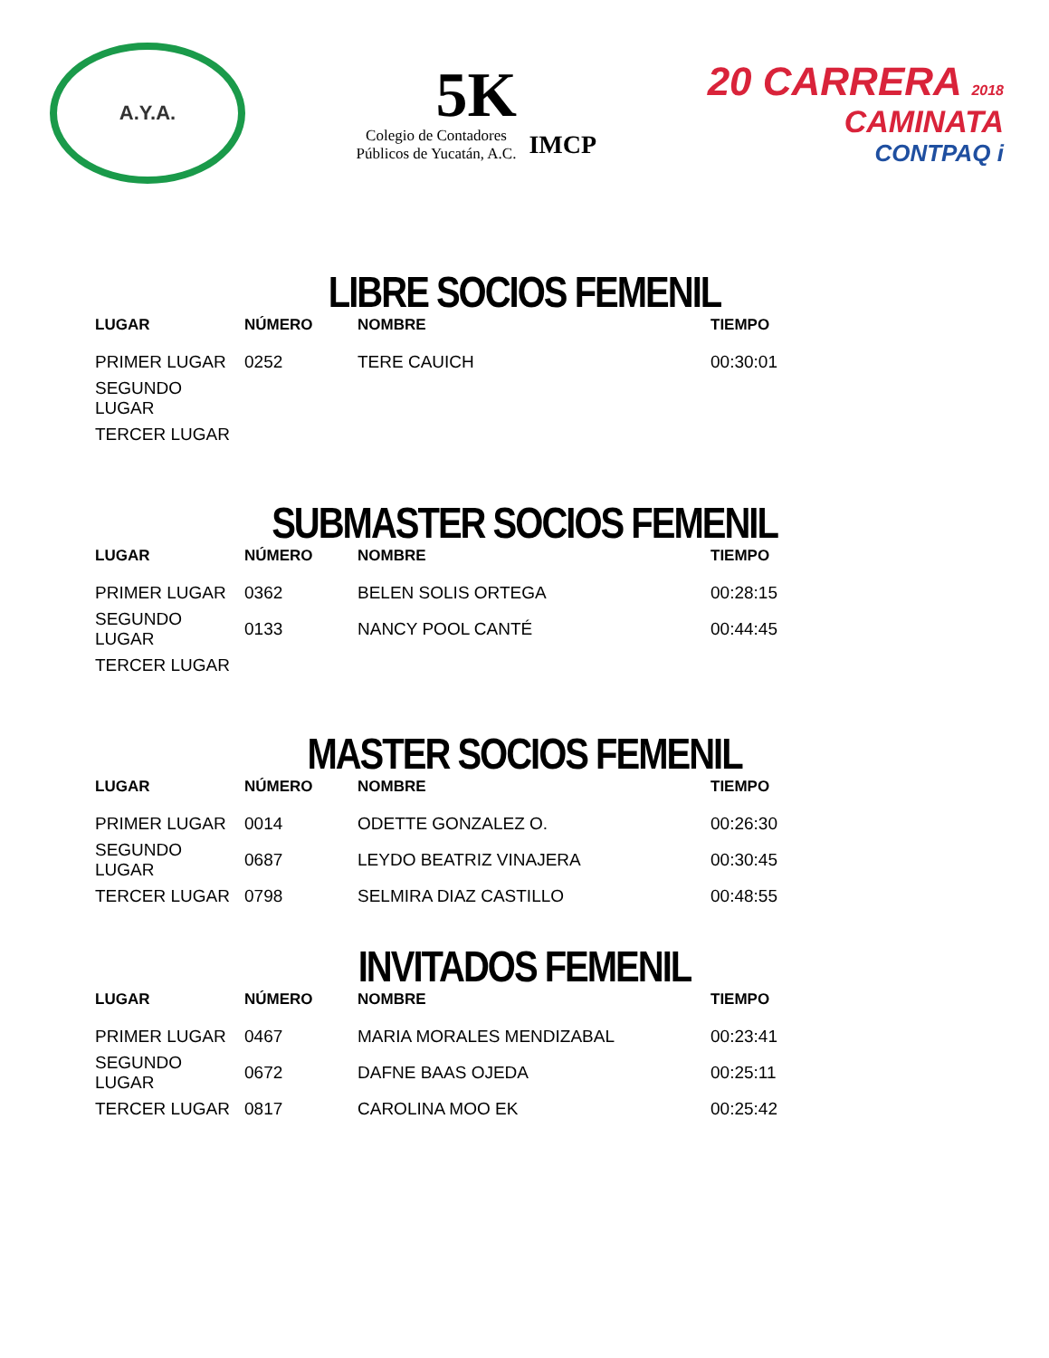A.Y.A.
5K
Colegio de Contadores
Públicos de Yucatán, A.C.
IMCP
20 CARRERA 2018
CAMINATA
CONTPAQ i
LIBRE SOCIOS FEMENIL
| LUGAR | NÚMERO | NOMBRE | TIEMPO |
| --- | --- | --- | --- |
| PRIMER LUGAR | 0252 | TERE CAUICH | 00:30:01 |
| SEGUNDO LUGAR | | | |
| TERCER LUGAR | | | |
SUBMASTER SOCIOS FEMENIL
| LUGAR | NÚMERO | NOMBRE | TIEMPO |
| --- | --- | --- | --- |
| PRIMER LUGAR | 0362 | BELEN SOLIS ORTEGA | 00:28:15 |
| SEGUNDO LUGAR | 0133 | NANCY POOL CANTÉ | 00:44:45 |
| TERCER LUGAR | | | |
MASTER SOCIOS FEMENIL
| LUGAR | NÚMERO | NOMBRE | TIEMPO |
| --- | --- | --- | --- |
| PRIMER LUGAR | 0014 | ODETTE GONZALEZ O. | 00:26:30 |
| SEGUNDO LUGAR | 0687 | LEYDO BEATRIZ VINAJERA | 00:30:45 |
| TERCER LUGAR | 0798 | SELMIRA DIAZ CASTILLO | 00:48:55 |
INVITADOS FEMENIL
| LUGAR | NÚMERO | NOMBRE | TIEMPO |
| --- | --- | --- | --- |
| PRIMER LUGAR | 0467 | MARIA MORALES MENDIZABAL | 00:23:41 |
| SEGUNDO LUGAR | 0672 | DAFNE BAAS OJEDA | 00:25:11 |
| TERCER LUGAR | 0817 | CAROLINA MOO EK | 00:25:42 |